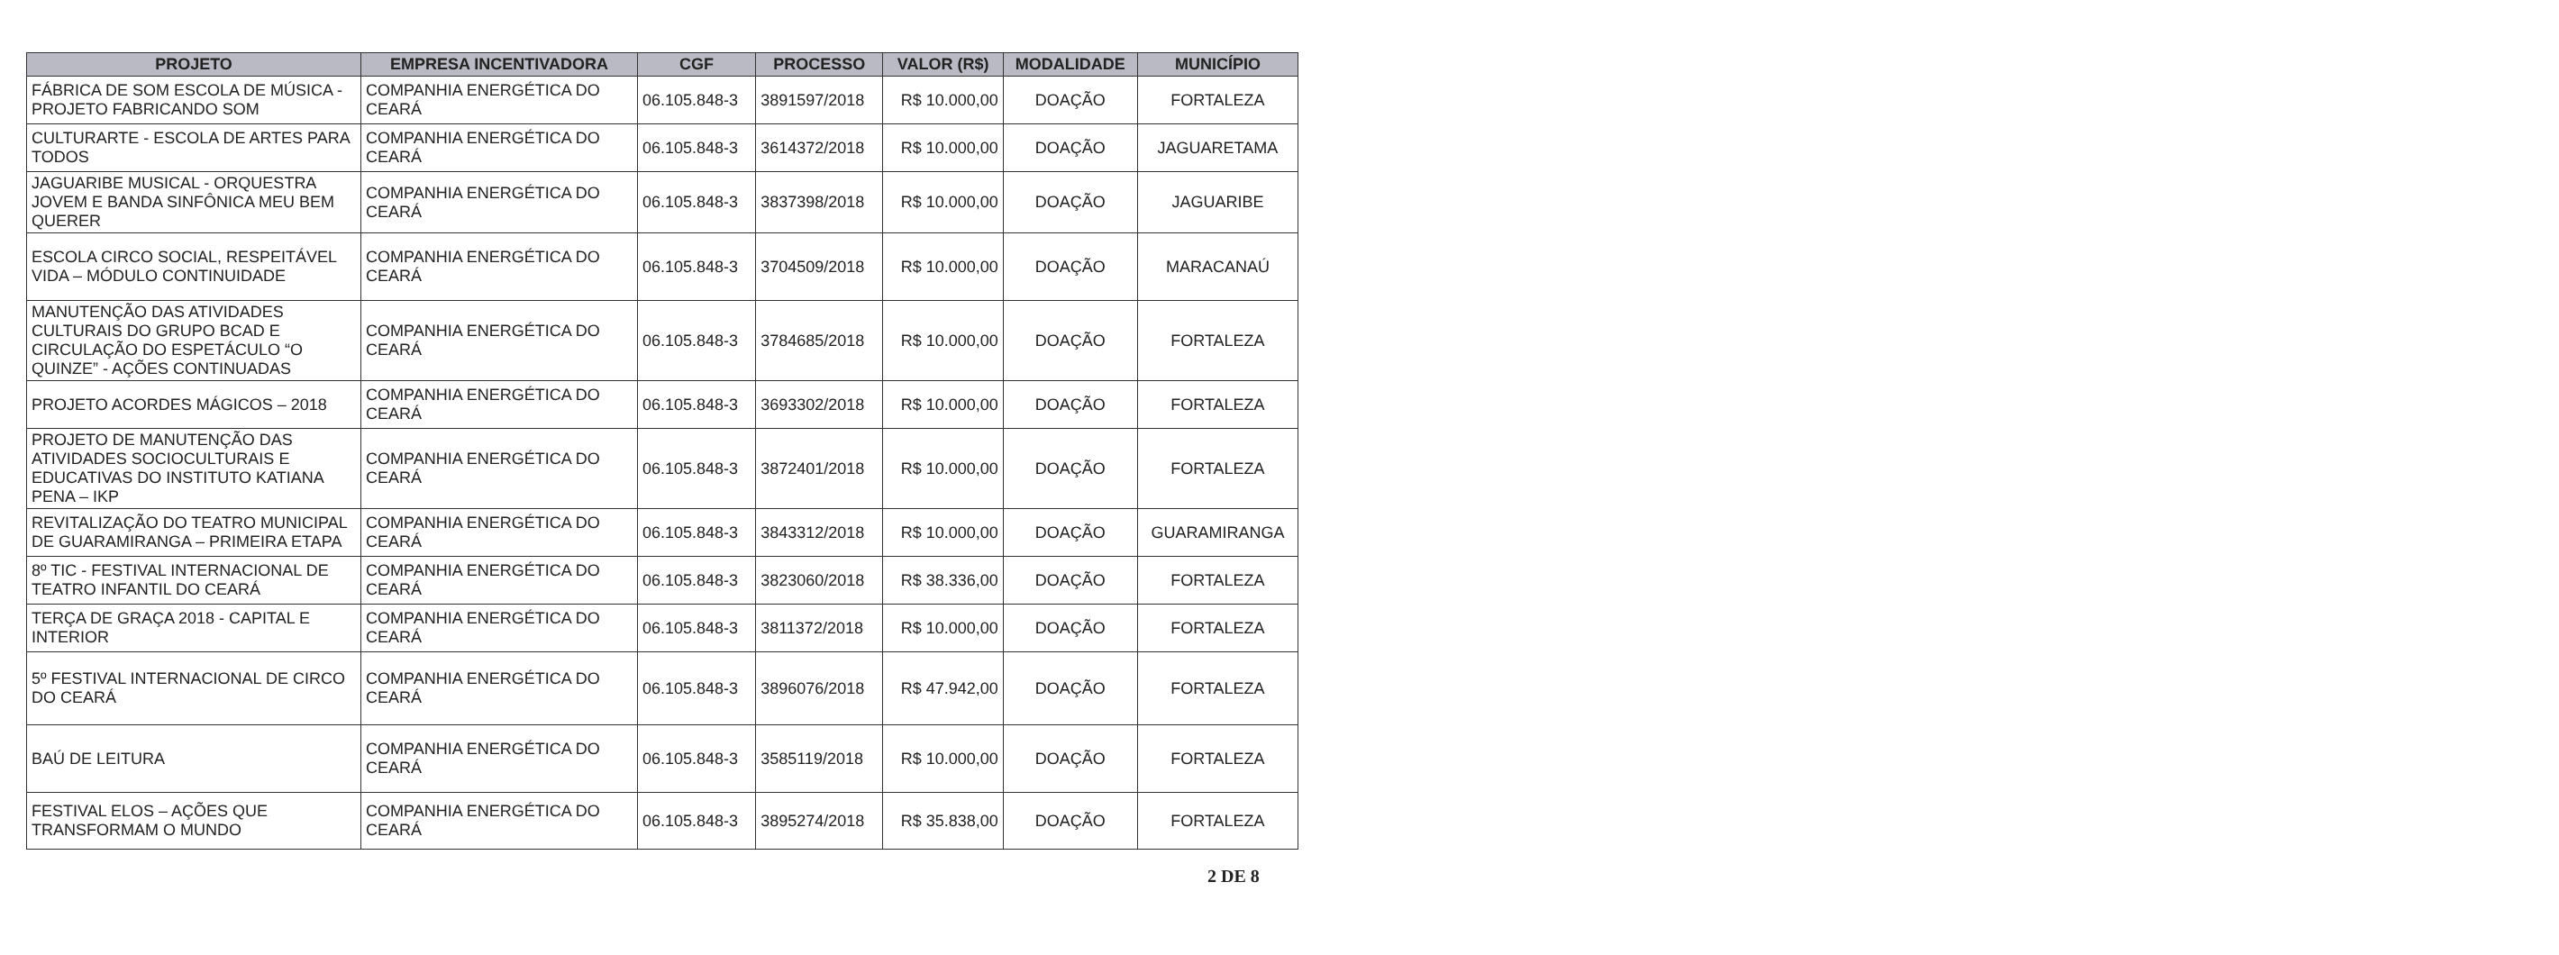| PROJETO | EMPRESA INCENTIVADORA | CGF | PROCESSO | VALOR (R$) | MODALIDADE | MUNICÍPIO |
| --- | --- | --- | --- | --- | --- | --- |
| FÁBRICA DE SOM ESCOLA DE MÚSICA - PROJETO FABRICANDO SOM | COMPANHIA ENERGÉTICA DO CEARÁ | 06.105.848-3 | 3891597/2018 | R$ 10.000,00 | DOAÇÃO | FORTALEZA |
| CULTURARTE - ESCOLA DE ARTES PARA TODOS | COMPANHIA ENERGÉTICA DO CEARÁ | 06.105.848-3 | 3614372/2018 | R$ 10.000,00 | DOAÇÃO | JAGUARETAMA |
| JAGUARIBE MUSICAL - ORQUESTRA JOVEM E BANDA SINFÔNICA MEU BEM QUERER | COMPANHIA ENERGÉTICA DO CEARÁ | 06.105.848-3 | 3837398/2018 | R$ 10.000,00 | DOAÇÃO | JAGUARIBE |
| ESCOLA CIRCO SOCIAL, RESPEITÁVEL VIDA – MÓDULO CONTINUIDADE | COMPANHIA ENERGÉTICA DO CEARÁ | 06.105.848-3 | 3704509/2018 | R$ 10.000,00 | DOAÇÃO | MARACANAÚ |
| MANUTENÇÃO DAS ATIVIDADES CULTURAIS DO GRUPO BCAD E CIRCULAÇÃO DO ESPETÁCULO “O QUINZE” - AÇÕES CONTINUADAS | COMPANHIA ENERGÉTICA DO CEARÁ | 06.105.848-3 | 3784685/2018 | R$ 10.000,00 | DOAÇÃO | FORTALEZA |
| PROJETO ACORDES MÁGICOS – 2018 | COMPANHIA ENERGÉTICA DO CEARÁ | 06.105.848-3 | 3693302/2018 | R$ 10.000,00 | DOAÇÃO | FORTALEZA |
| PROJETO DE MANUTENÇÃO DAS ATIVIDADES SOCIOCULTURAIS E EDUCATIVAS DO INSTITUTO KATIANA PENA – IKP | COMPANHIA ENERGÉTICA DO CEARÁ | 06.105.848-3 | 3872401/2018 | R$ 10.000,00 | DOAÇÃO | FORTALEZA |
| REVITALIZAÇÃO DO TEATRO MUNICIPAL DE GUARAMIRANGA – PRIMEIRA ETAPA | COMPANHIA ENERGÉTICA DO CEARÁ | 06.105.848-3 | 3843312/2018 | R$ 10.000,00 | DOAÇÃO | GUARAMIRANGA |
| 8º TIC - FESTIVAL INTERNACIONAL DE TEATRO INFANTIL DO CEARÁ | COMPANHIA ENERGÉTICA DO CEARÁ | 06.105.848-3 | 3823060/2018 | R$ 38.336,00 | DOAÇÃO | FORTALEZA |
| TERÇA DE GRAÇA 2018 - CAPITAL E INTERIOR | COMPANHIA ENERGÉTICA DO CEARÁ | 06.105.848-3 | 3811372/2018 | R$ 10.000,00 | DOAÇÃO | FORTALEZA |
| 5º FESTIVAL INTERNACIONAL DE CIRCO DO CEARÁ | COMPANHIA ENERGÉTICA DO CEARÁ | 06.105.848-3 | 3896076/2018 | R$ 47.942,00 | DOAÇÃO | FORTALEZA |
| BAÚ DE LEITURA | COMPANHIA ENERGÉTICA DO CEARÁ | 06.105.848-3 | 3585119/2018 | R$ 10.000,00 | DOAÇÃO | FORTALEZA |
| FESTIVAL ELOS – AÇÕES QUE TRANSFORMAM O MUNDO | COMPANHIA ENERGÉTICA DO CEARÁ | 06.105.848-3 | 3895274/2018 | R$ 35.838,00 | DOAÇÃO | FORTALEZA |
2 DE 8